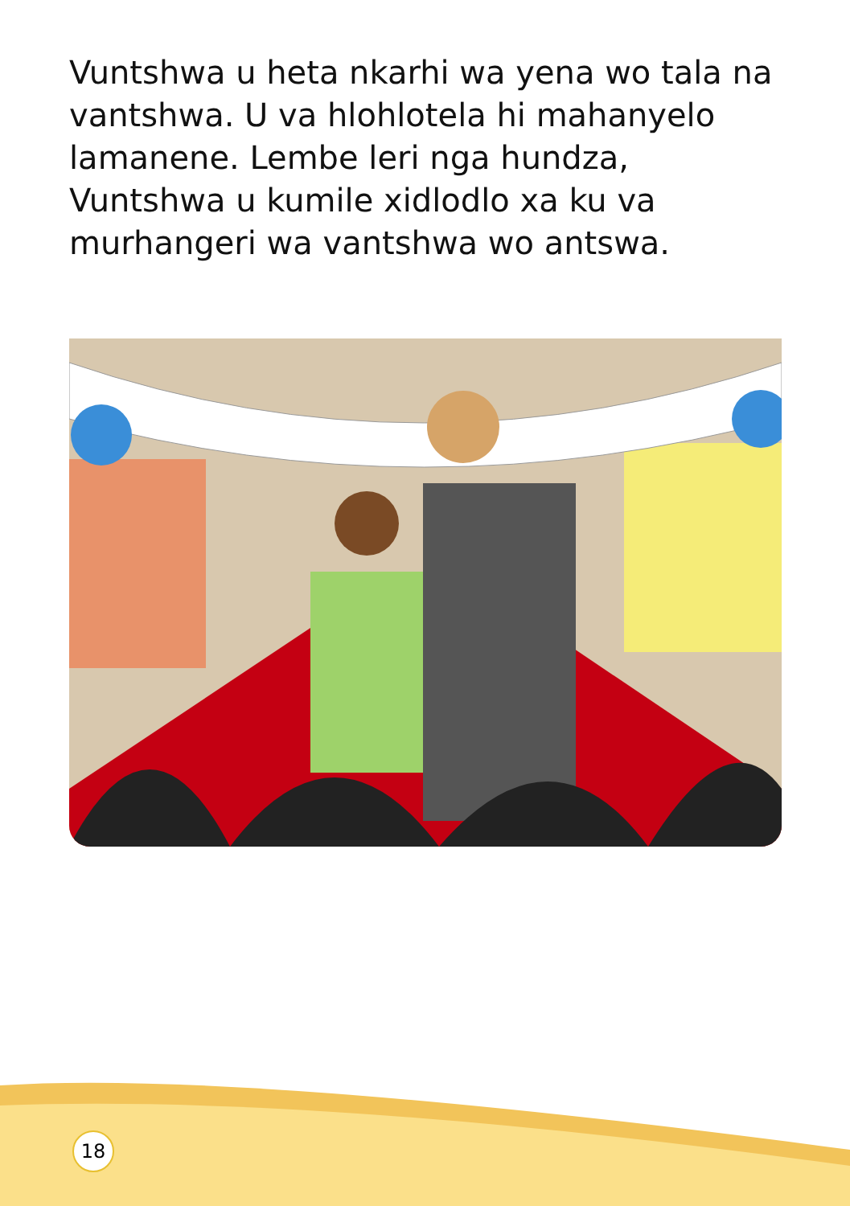Vuntshwa u heta nkarhi wa yena wo tala na vantshwa. U va hlohlotela hi mahanyelo lamanene. Lembe leri nga hundza, Vuntshwa u kumile xidlodlo xa ku va murhangeri wa vantshwa wo antswa.
18